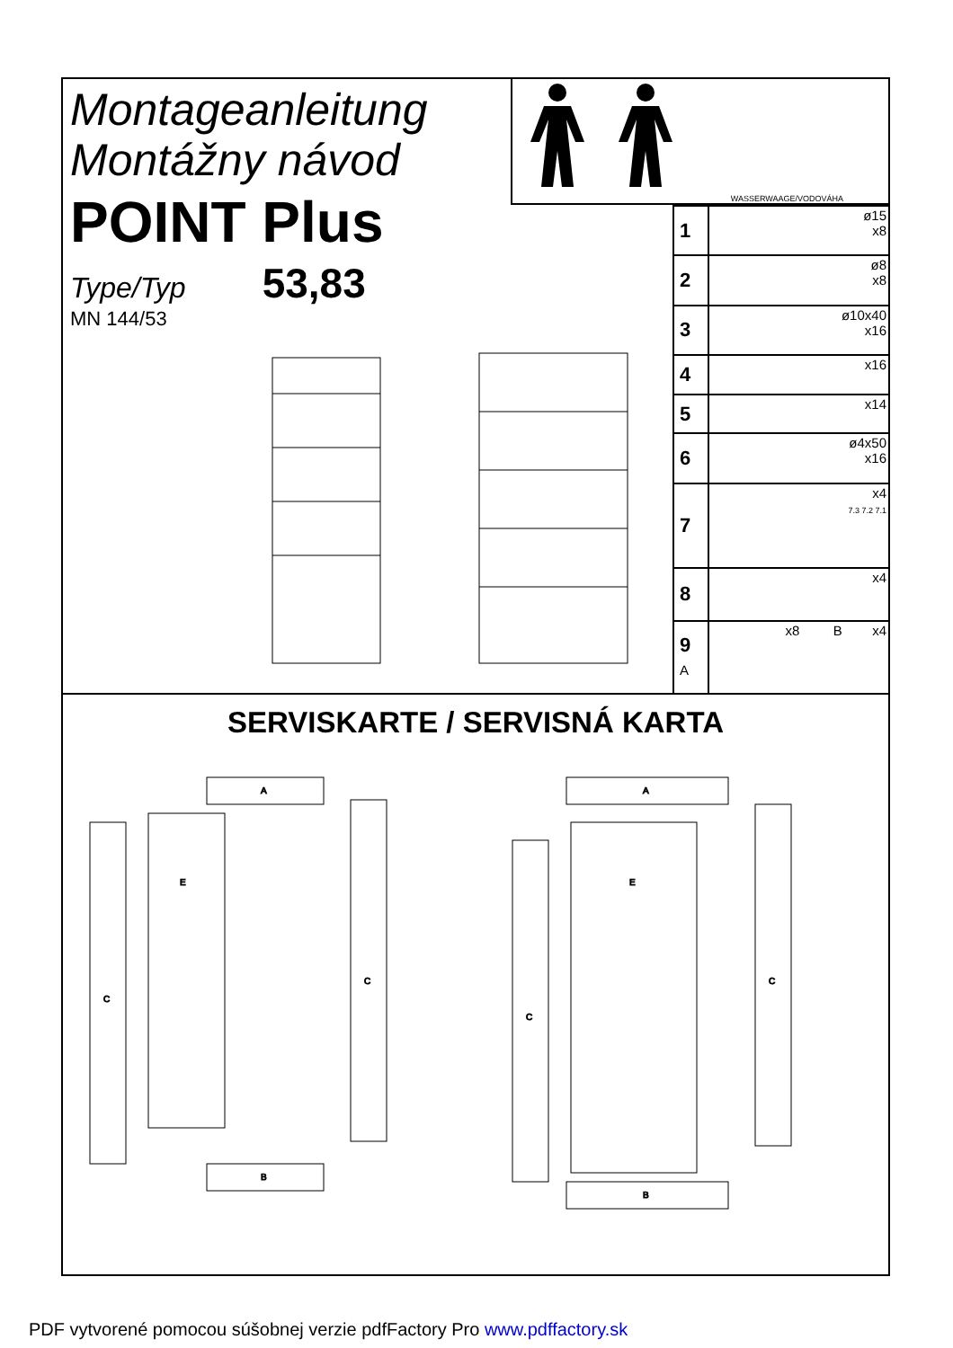Montageanleitung
Montážny návod
POINT Plus
Type/Typ 53,83
MN 144/53
WASSERWAAGE/VODOVÁHA
| 1 | ø15 x8 |
| 2 | ø8 x8 |
| 3 | ø10x40 x16 |
| 4 | x16 |
| 5 | x14 |
| 6 | ø4x50 x16 |
| 7 | x4 7.3 7.2 7.1 |
| 8 | x4 |
| 9 A | x8 B x4 |
SERVISKARTE / SERVISNÁ KARTA
A
E
C
C
B
A
E
C
C
B
PDF vytvorené pomocou súšobnej verzie pdfFactory Pro www.pdffactory.sk